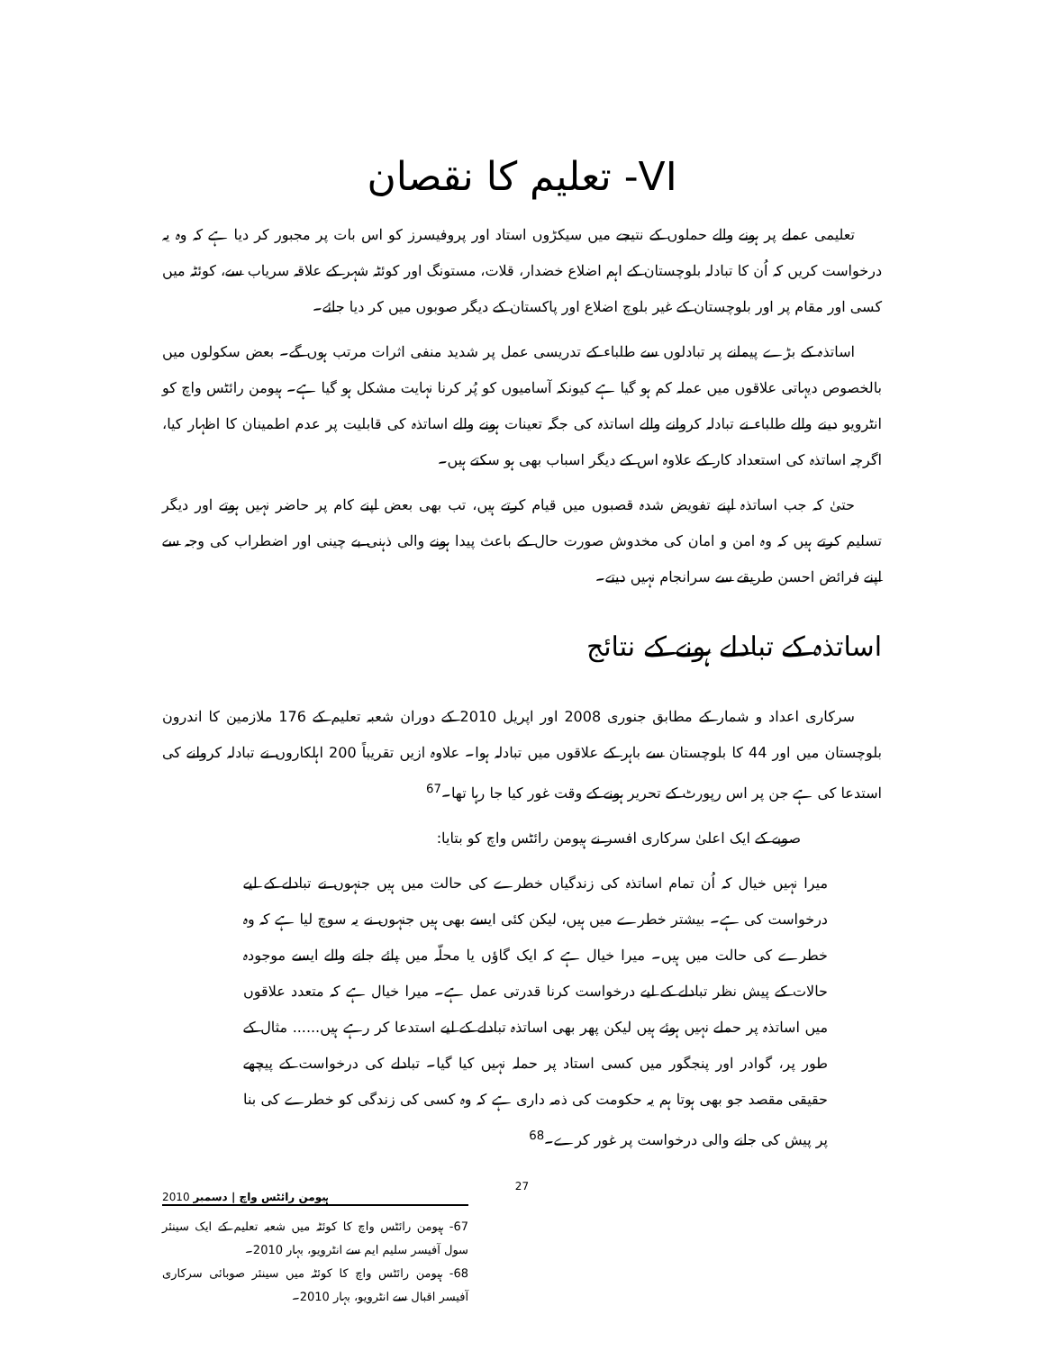VI- تعلیم کا نقصان
تعلیمی عملے پر ہونے والے حملوں کے نتیجے میں سیکڑوں استاد اور پروفیسرز کو اس بات پر مجبور کر دیا ہے کہ وہ یہ درخواست کریں کہ اُن کا تبادلہ بلوچستان کے اہم اضلاع خضدار، قلات، مستونگ اور کوئٹہ شہر کے علاقہ سریاب سے، کوئٹہ میں کسی اور مقام پر اور بلوچستان کے غیر بلوچ اضلاع اور پاکستان کے دیگر صوبوں میں کر دیا جائے۔
اساتذہ کے بڑے پیمانے پر تبادلوں سے طلباء کے تدریسی عمل پر شدید منفی اثرات مرتب ہوں گے۔ بعض سکولوں میں بالخصوص دیہاتی علاقوں میں عملہ کم ہو گیا ہے کیونکہ آسامیوں کو پُر کرنا نہایت مشکل ہو گیا ہے۔ ہیومن رائٹس واچ کو انٹرویو دینے والے طلباء نے تبادلہ کروانے والے اساتذہ کی جگہ تعینات ہونے والے اساتذہ کی قابلیت پر عدم اطمینان کا اظہار کیا، اگرچہ اساتذہ کی استعداد کار کے علاوہ اس کے دیگر اسباب بھی ہو سکتے ہیں۔
حتیٰ کہ جب اساتذہ اپنے تفویض شدہ قصبوں میں قیام کرتے ہیں، تب بھی بعض اپنے کام پر حاضر نہیں ہوتے اور دیگر تسلیم کرتے ہیں کہ وہ امن و امان کی مخدوش صورت حال کے باعث پیدا ہونے والی ذہنی بے چینی اور اضطراب کی وجہ سے اپنے فرائض احسن طریقے سے سرانجام نہیں دیتے۔
اساتذہ کے تبادلے ہونے کے نتائج
سرکاری اعداد و شمار کے مطابق جنوری 2008 اور اپریل 2010 کے دوران شعبہ تعلیم کے 176 ملازمین کا اندرون بلوچستان میں اور 44 کا بلوچستان سے باہر کے علاقوں میں تبادلہ ہوا۔ علاوہ ازیں تقریباً 200 اہلکاروں نے تبادلہ کروانے کی استدعا کی ہے جن پر اس رپورٹ کے تحریر ہونے کے وقت غور کیا جا رہا تھا۔<sup>67</sup>
صوبے کے ایک اعلیٰ سرکاری افسر نے ہیومن رائٹس واچ کو بتایا:
میرا نہیں خیال کہ اُن تمام اساتذہ کی زندگیاں خطرے کی حالت میں ہیں جنہوں نے تبادلے کے لیے درخواست کی ہے۔ بیشتر خطرے میں ہیں، لیکن کئی ایسے بھی ہیں جنہوں نے یہ سوچ لیا ہے کہ وہ خطرے کی حالت میں ہیں۔ میرا خیال ہے کہ ایک گاؤں یا محلّہ میں پائے جانے والے ایسے موجودہ حالات کے پیش نظر تبادلے کے لیے درخواست کرنا قدرتی عمل ہے۔ میرا خیال ہے کہ متعدد علاقوں میں اساتذہ پر حملے نہیں ہوئے ہیں لیکن پھر بھی اساتذہ تبادلے کے لیے استدعا کر رہے ہیں...... مثال کے طور پر، گوادر اور پنجگور میں کسی استاد پر حملہ نہیں کیا گیا۔ تبادلے کی درخواست کے پیچھے حقیقی مقصد جو بھی ہوتا ہم یہ حکومت کی ذمہ داری ہے کہ وہ کسی کی زندگی کو خطرے کی بنا پر پیش کی جانے والی درخواست پر غور کرے۔<sup>68</sup>
67- ہیومن رائٹس واچ کا کوئٹہ میں شعبہ تعلیم کے ایک سینئر سول آفیسر سلیم ایم سے انٹرویو، بہار 2010۔
68- ہیومن رائٹس واچ کا کوئٹہ میں سینئر صوبائی سرکاری آفیسر اقبال سے انٹرویو، بہار 2010۔
ہیومن رائٹس واچ | دسمبر 2010 27